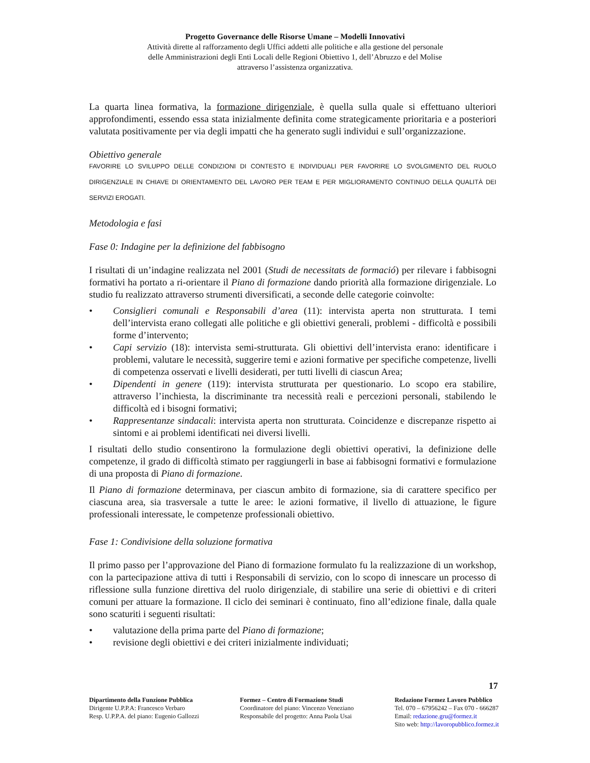Progetto Governance delle Risorse Umane – Modelli Innovativi
Attività dirette al rafforzamento degli Uffici addetti alle politiche e alla gestione del personale
delle Amministrazioni degli Enti Locali delle Regioni Obiettivo 1, dell’Abruzzo e del Molise
attraverso l’assistenza organizzativa.
La quarta linea formativa, la formazione dirigenziale, è quella sulla quale si effettuano ulteriori approfondimenti, essendo essa stata inizialmente definita come strategicamente prioritaria e a posteriori valutata positivamente per via degli impatti che ha generato sugli individui e sull’organizzazione.
Obiettivo generale
FAVORIRE LO SVILUPPO DELLE CONDIZIONI DI CONTESTO E INDIVIDUALI PER FAVORIRE LO SVOLGIMENTO DEL RUOLO DIRIGENZIALE IN CHIAVE DI ORIENTAMENTO DEL LAVORO PER TEAM E PER MIGLIORAMENTO CONTINUO DELLA QUALITÀ DEI SERVIZI EROGATI.
Metodologia e fasi
Fase 0: Indagine per la definizione del fabbisogno
I risultati di un’indagine realizzata nel 2001 (Studi de necessitats de formació) per rilevare i fabbisogni formativi ha portato a ri-orientare il Piano di formazione dando priorità alla formazione dirigenziale. Lo studio fu realizzato attraverso strumenti diversificati, a seconde delle categorie coinvolte:
• Consiglieri comunali e Responsabili d’area (11): intervista aperta non strutturata. I temi dell’intervista erano collegati alle politiche e gli obiettivi generali, problemi - difficoltà e possibili forme d’intervento;
• Capi servizio (18): intervista semi-strutturata. Gli obiettivi dell’intervista erano: identificare i problemi, valutare le necessità, suggerire temi e azioni formative per specifiche competenze, livelli di competenza osservati e livelli desiderati, per tutti livelli di ciascun Area;
• Dipendenti in genere (119): intervista strutturata per questionario. Lo scopo era stabilire, attraverso l’inchiesta, la discriminante tra necessità reali e percezioni personali, stabilendo le difficoltà ed i bisogni formativi;
• Rappresentanze sindacali: intervista aperta non strutturata. Coincidenze e discrepanze rispetto ai sintomi e ai problemi identificati nei diversi livelli.
I risultati dello studio consentirono la formulazione degli obiettivi operativi, la definizione delle competenze, il grado di difficoltà stimato per raggiungerli in base ai fabbisogni formativi e formulazione di una proposta di Piano di formazione.
Il Piano di formazione determinava, per ciascun ambito di formazione, sia di carattere specifico per ciascuna area, sia trasversale a tutte le aree: le azioni formative, il livello di attuazione, le figure professionali interessate, le competenze professionali obiettivo.
Fase 1: Condivisione della soluzione formativa
Il primo passo per l’approvazione del Piano di formazione formulato fu la realizzazione di un workshop, con la partecipazione attiva di tutti i Responsabili di servizio, con lo scopo di innescare un processo di riflessione sulla funzione direttiva del ruolo dirigenziale, di stabilire una serie di obiettivi e di criteri comuni per attuare la formazione. Il ciclo dei seminari è continuato, fino all’edizione finale, dalla quale sono scaturiti i seguenti risultati:
• valutazione della prima parte del Piano di formazione;
• revisione degli obiettivi e dei criteri inizialmente individuati;
17
Dipartimento della Funzione Pubblica
Dirigente U.P.P.A: Francesco Verbaro
Resp. U.P.P.A. del piano: Eugenio Gallozzi
Formez – Centro di Formazione Studi
Coordinatore del piano: Vincenzo Veneziano
Responsabile del progetto: Anna Paola Usai
Redazione Formez Lavoro Pubblico
Tel. 070 – 67956242 – Fax 070 - 666287
Email: redazione.gru@formez.it
Sito web: http://lavoropubblico.formez.it